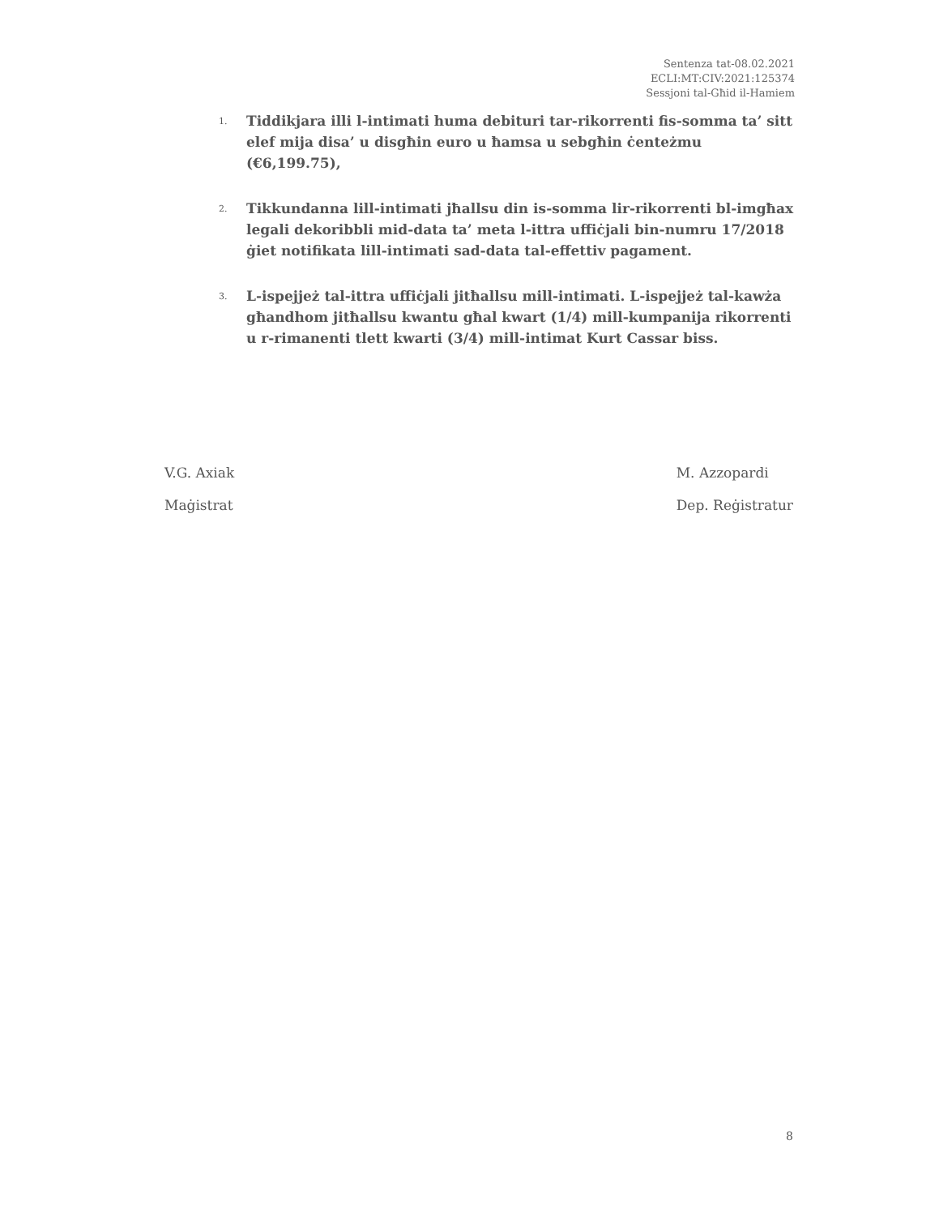Sentenza tat-08.02.2021
ECLI:MT:CIV:2021:125374
Sessjoni tal-Għid il-Hamiem
1.
Tiddikjara illi l-intimati huma debituri tar-rikorrenti fis-somma ta’ sitt elef mija disa’ u disgħin euro u ħamsa u sebgħin ċenteżmu (€6,199.75),
2.
Tikkundanna lill-intimati jħallsu din is-somma lir-rikorrenti bl-imgħax legali dekoribbli mid-data ta’ meta l-ittra uffiċjali bin-numru 17/2018 ġiet notifikata lill-intimati sad-data tal-effettiv pagament.
3.
L-ispejjeż tal-ittra uffiċjali jitħallsu mill-intimati. L-ispejjeż tal-kawża għandhom jitħallsu kwantu għal kwart (1/4) mill-kumpanija rikorrenti u r-rimanenti tlett kwarti (3/4) mill-intimat Kurt Cassar biss.
V.G. Axiak
Maġistrat
M. Azzopardi
Dep. Reġistratur
8